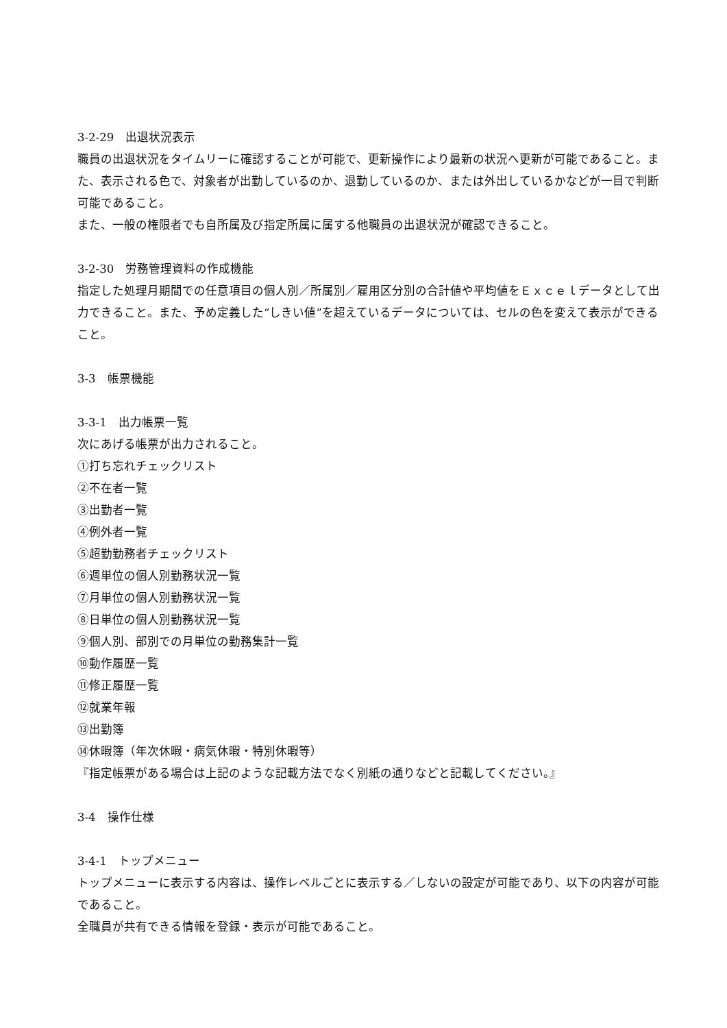3-2-29　出退状況表示
職員の出退状況をタイムリーに確認することが可能で、更新操作により最新の状況へ更新が可能であること。また、表示される色で、対象者が出勤しているのか、退勤しているのか、または外出しているかなどが一目で判断可能であること。
また、一般の権限者でも自所属及び指定所属に属する他職員の出退状況が確認できること。
3-2-30　労務管理資料の作成機能
指定した処理月期間での任意項目の個人別／所属別／雇用区分別の合計値や平均値をＥｘｃｅｌデータとして出力できること。また、予め定義した“しきい値”を超えているデータについては、セルの色を変えて表示ができること。
3-3　帳票機能
3-3-1　出力帳票一覧
次にあげる帳票が出力されること。
①打ち忘れチェックリスト
②不在者一覧
③出勤者一覧
④例外者一覧
⑤超勤勤務者チェックリスト
⑥週単位の個人別勤務状況一覧
⑦月単位の個人別勤務状況一覧
⑧日単位の個人別勤務状況一覧
⑨個人別、部別での月単位の勤務集計一覧
⑩動作履歴一覧
⑪修正履歴一覧
⑫就業年報
⑬出勤簿
⑭休暇簿（年次休暇・病気休暇・特別休暇等）
『指定帳票がある場合は上記のような記載方法でなく別紙の通りなどと記載してください。』
3-4　操作仕様
3-4-1　トップメニュー
トップメニューに表示する内容は、操作レベルごとに表示する／しないの設定が可能であり、以下の内容が可能であること。
全職員が共有できる情報を登録・表示が可能であること。